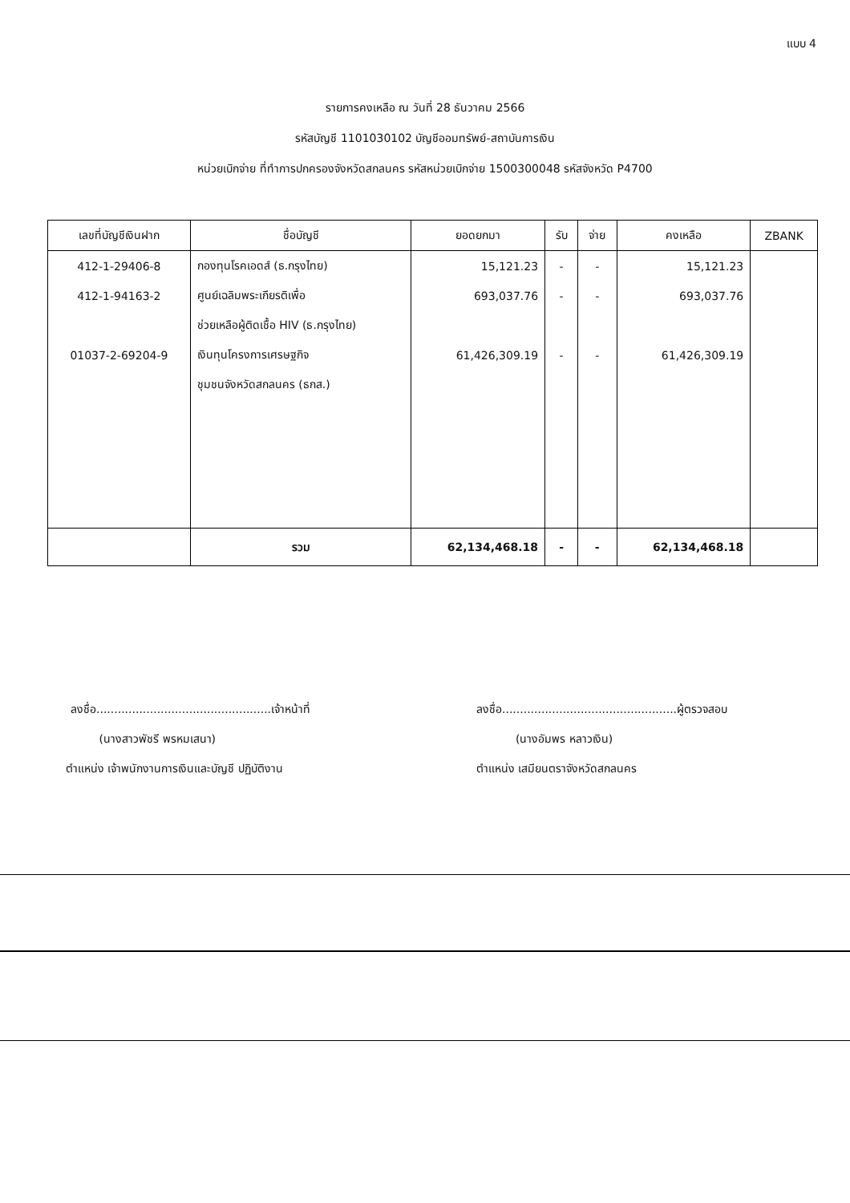แบบ 4
รายการคงเหลือ ณ วันที่ 28 ธันวาคม 2566
รหัสบัญชี 1101030102 บัญชีออมทรัพย์-สถาบันการเงิน
หน่วยเบิกจ่าย ที่ทำการปกครองจังหวัดสกลนคร รหัสหน่วยเบิกจ่าย 1500300048 รหัสจังหวัด P4700
| เลขที่บัญชีเงินฝาก | ชื่อบัญชี | ยอดยกมา | รับ | จ่าย | คงเหลือ | ZBANK |
| --- | --- | --- | --- | --- | --- | --- |
| 412-1-29406-8 | กองทุนโรคเอดส์ (ธ.กรุงไทย) | 15,121.23 | - | - | 15,121.23 | |
| 412-1-94163-2 | ศูนย์เฉลิมพระเกียรติเพื่อ | 693,037.76 | - | - | 693,037.76 | |
| | ช่วยเหลือผู้ติดเชื้อ HIV (ธ.กรุงไทย) | | | | | |
| 01037-2-69204-9 | เงินทุนโครงการเศรษฐกิจ | 61,426,309.19 | - | - | 61,426,309.19 | |
| | ชุมชนจังหวัดสกลนคร (ธกส.) | | | | | |
| | รวม | 62,134,468.18 | - | - | 62,134,468.18 | |
ลงชื่อ.................................................เจ้าหน้าที่
(นางสาวพัชรี พรหมเสนา)
ตำแหน่ง เจ้าพนักงานการเงินและบัญชี ปฏิบัติงาน
ลงชื่อ.................................................ผู้ตรวจสอบ
(นางอัมพร หลาวเงิน)
ตำแหน่ง เสมียนตราจังหวัดสกลนคร